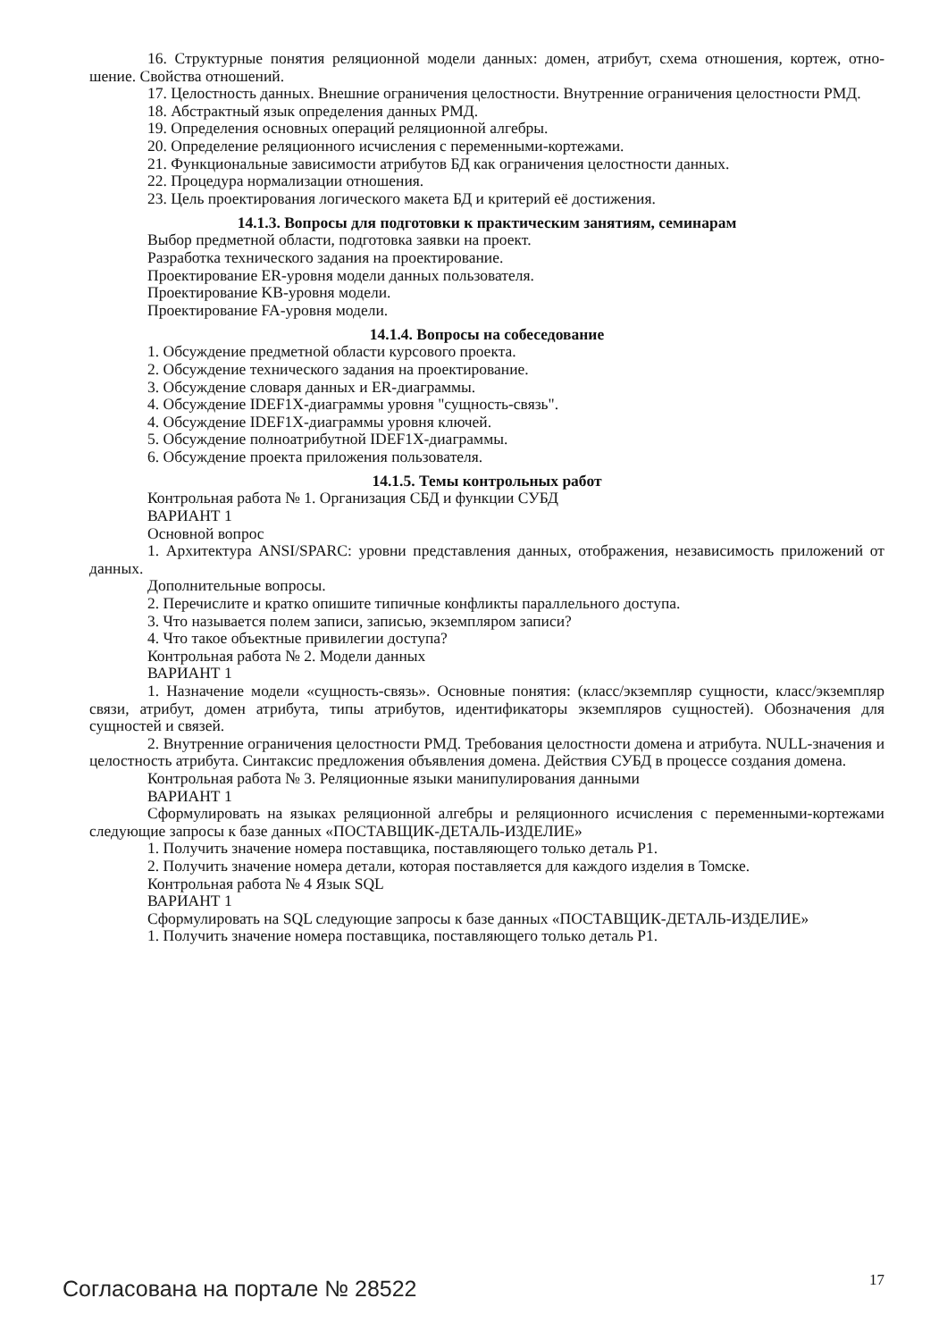16. Структурные понятия реляционной модели данных: домен, атрибут, схема отношения, кортеж, отно-шение. Свойства отношений.
17. Целостность данных. Внешние ограничения целостности. Внутренние ограничения целостности РМД.
18. Абстрактный язык определения данных РМД.
19. Определения основных операций реляционной алгебры.
20. Определение реляционного исчисления с переменными-кортежами.
21. Функциональные зависимости атрибутов БД как ограничения целостности данных.
22. Процедура нормализации отношения.
23. Цель проектирования логического макета БД и критерий её достижения.
14.1.3. Вопросы для подготовки к практическим занятиям, семинарам
Выбор предметной области, подготовка заявки на проект.
Разработка технического задания на проектирование.
Проектирование ER-уровня модели данных пользователя.
Проектирование KB-уровня модели.
Проектирование FA-уровня модели.
14.1.4. Вопросы на собеседование
1. Обсуждение предметной области курсового проекта.
2. Обсуждение технического задания на проектирование.
3. Обсуждение словаря данных и ER-диаграммы.
4. Обсуждение IDEF1X-диаграммы уровня "сущность-связь".
4. Обсуждение IDEF1X-диаграммы уровня ключей.
5. Обсуждение полноатрибутной IDEF1X-диаграммы.
6. Обсуждение проекта приложения пользователя.
14.1.5. Темы контрольных работ
Контрольная работа № 1. Организация СБД и функции СУБД
ВАРИАНТ 1
Основной вопрос
1. Архитектура ANSI/SPARC: уровни представления данных, отображения, независимость приложений от данных.
Дополнительные вопросы.
2. Перечислите и кратко опишите типичные конфликты параллельного доступа.
3. Что называется полем записи, записью, экземпляром записи?
4. Что такое объектные привилегии доступа?
Контрольная работа № 2. Модели данных
ВАРИАНТ 1
1. Назначение модели «сущность-связь». Основные понятия: (класс/экземпляр сущности, класс/экземпляр связи, атрибут, домен атрибута, типы атрибутов, идентификаторы экземпляров сущностей). Обозначения для сущностей и связей.
2. Внутренние ограничения целостности РМД. Требования целостности домена и атрибута. NULL-значения и целостность атрибута. Синтаксис предложения объявления домена. Действия СУБД в процессе создания домена.
Контрольная работа № 3. Реляционные языки манипулирования данными
ВАРИАНТ 1
Сформулировать на языках реляционной алгебры и реляционного исчисления с переменными-кортежами следующие запросы к базе данных «ПОСТАВЩИК-ДЕТАЛЬ-ИЗДЕЛИЕ»
1. Получить значение номера поставщика, поставляющего только деталь P1.
2. Получить значение номера детали, которая поставляется для каждого изделия в Томске.
Контрольная работа № 4 Язык SQL
ВАРИАНТ 1
Сформулировать на SQL следующие запросы к базе данных «ПОСТАВЩИК-ДЕТАЛЬ-ИЗДЕЛИЕ»
1. Получить значение номера поставщика, поставляющего только деталь P1.
Согласована на портале № 28522 17